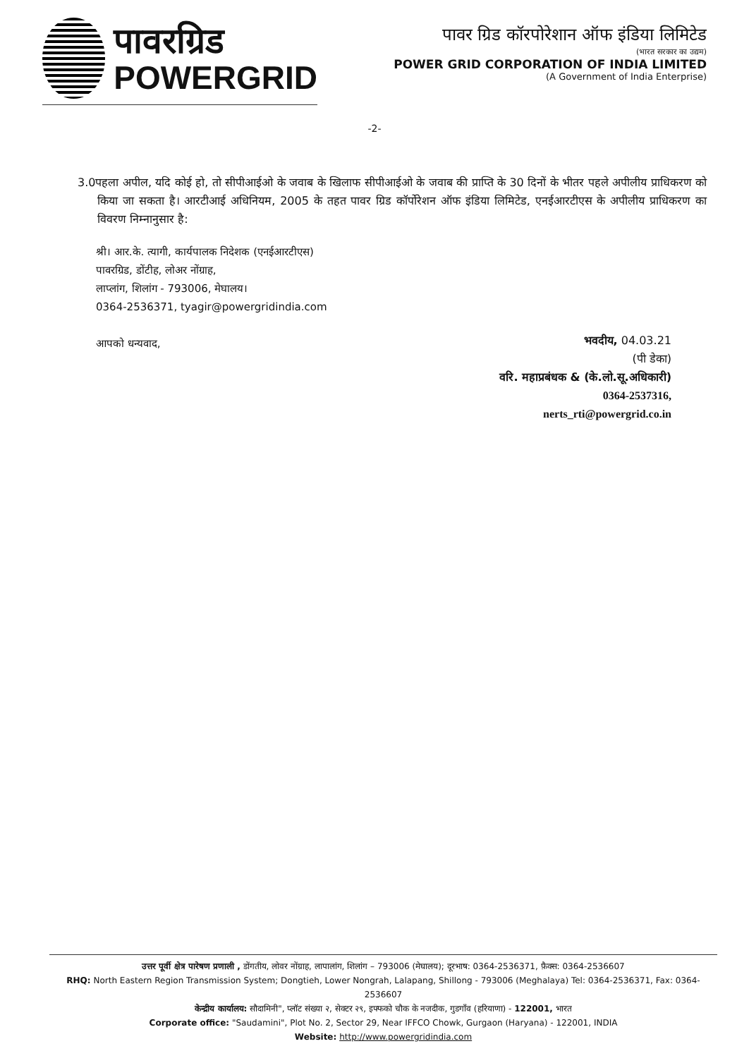पावरग्रिड
POWERGRID
पावर ग्रिड कॉरपोरेशान ऑफ इंडिया लिमिटेड
(भारत सरकार का उद्यम)
POWER GRID CORPORATION OF INDIA LIMITED
(A Government of India Enterprise)
-2-
3.0पहला अपील, यदि कोई हो, तो सीपीआईओ के जवाब के खिलाफ सीपीआईओ के जवाब की प्राप्ति के 30 दिनों के भीतर पहले अपीलीय प्राधिकरण को किया जा सकता है। आरटीआई अधिनियम, 2005 के तहत पावर ग्रिड कॉर्पोरेशन ऑफ इंडिया लिमिटेड, एनईआरटीएस के अपीलीय प्राधिकरण का विवरण निम्नानुसार है:
श्री। आर.के. त्यागी, कार्यपालक निदेशक (एनईआरटीएस)
पावरग्रिड, डोंटीह, लोअर नोंग्राह,
लाप्लांग, शिलांग - 793006, मेघालय।
0364-2536371, tyagir@powergridindia.com
आपको धन्यवाद,
भवदीय, 04.03.21
(पी डेका)
वरि. महाप्रबंधक & (के.लो.सू.अधिकारी)
0364-2537316,
nerts_rti@powergrid.co.in
उत्तर पूर्वी क्षेत्र पारेषण प्रणाली , डोंगतीय, लोवर नोंग्राह, लापालांग, शिलांग – 793006 (मेघालय); दूरभाष: 0364-2536371, फ़ैक्स: 0364-2536607
RHQ: North Eastern Region Transmission System; Dongtieh, Lower Nongrah, Lalapang, Shillong - 793006 (Meghalaya) Tel: 0364-2536371, Fax: 0364-2536607
केन्द्रीय कार्यालय: सौदामिनी", प्लॉट संख्या २, सेक्टर २९, इफ्फको चौक के नजदीक, गुडगाँव (हरियाणा) - 122001, भारत
Corporate office: "Saudamini", Plot No. 2, Sector 29, Near IFFCO Chowk, Gurgaon (Haryana) - 122001, INDIA
Website: http://www.powergridindia.com